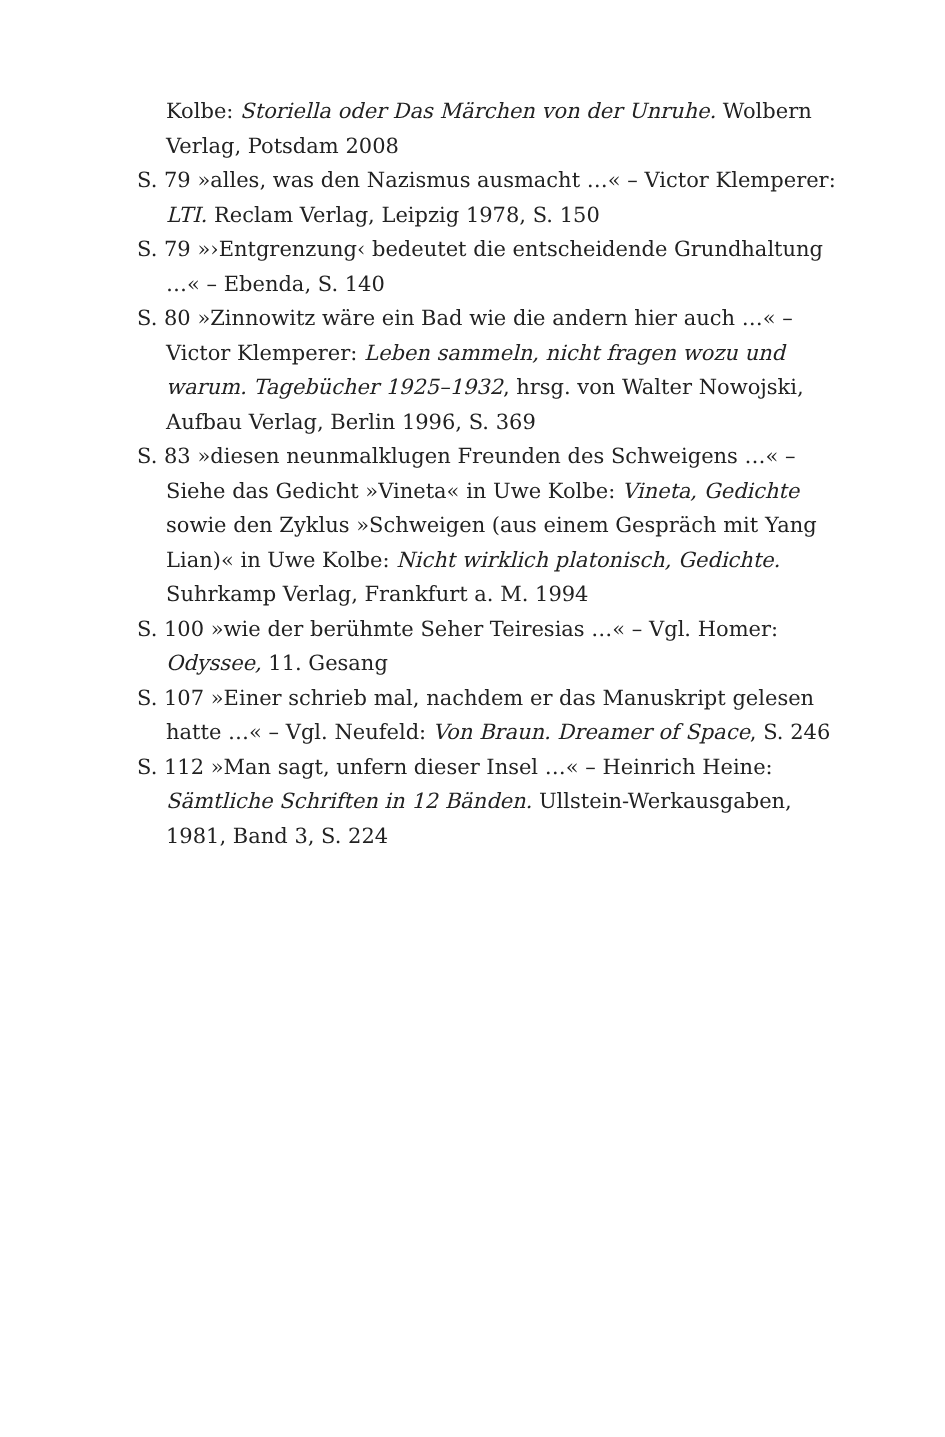Kolbe: Storiella oder Das Märchen von der Unruhe. Wolbern Verlag, Potsdam 2008
S. 79 »alles, was den Nazismus ausmacht …« – Victor Klemperer: LTI. Reclam Verlag, Leipzig 1978, S. 150
S. 79 »›Entgrenzung‹ bedeutet die entscheidende Grundhaltung …« – Ebenda, S. 140
S. 80 »Zinnowitz wäre ein Bad wie die andern hier auch …« – Victor Klemperer: Leben sammeln, nicht fragen wozu und warum. Tagebücher 1925–1932, hrsg. von Walter Nowojski, Aufbau Verlag, Berlin 1996, S. 369
S. 83 »diesen neunmalklugen Freunden des Schweigens …« – Siehe das Gedicht »Vineta« in Uwe Kolbe: Vineta, Gedichte sowie den Zyklus »Schweigen (aus einem Gespräch mit Yang Lian)« in Uwe Kolbe: Nicht wirklich platonisch, Gedichte. Suhrkamp Verlag, Frankfurt a. M. 1994
S. 100 »wie der berühmte Seher Teiresias …« – Vgl. Homer: Odyssee, 11. Gesang
S. 107 »Einer schrieb mal, nachdem er das Manuskript gelesen hatte …« – Vgl. Neufeld: Von Braun. Dreamer of Space, S. 246
S. 112 »Man sagt, unfern dieser Insel …« – Heinrich Heine: Sämtliche Schriften in 12 Bänden. Ullstein-Werkausgaben, 1981, Band 3, S. 224